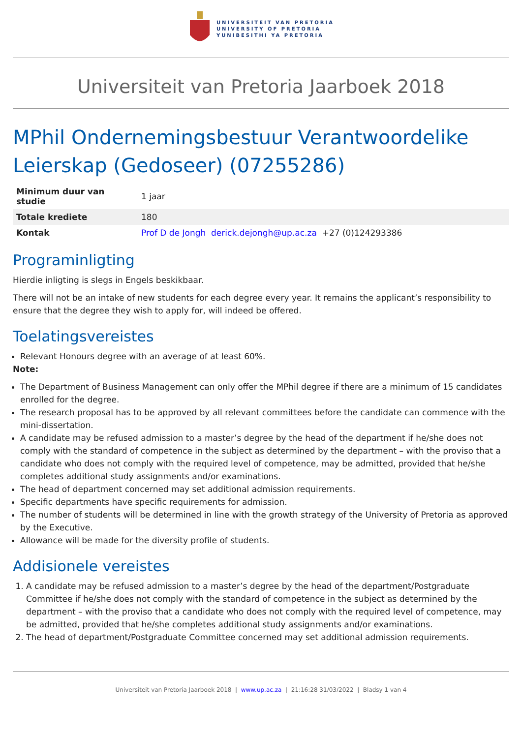UNIVERSITEIT VAN PRETORIA
UNIVERSITY OF PRETORIA
YUNIBESITHI YA PRETORIA
Universiteit van Pretoria Jaarboek 2018
MPhil Ondernemingsbestuur Verantwoordelike Leierskap (Gedoseer) (07255286)
| Minimum duur van studie | 1 jaar |
| Totale krediete | 180 |
| Kontak | Prof D de Jongh derick.dejongh@up.ac.za +27 (0)124293386 |
Programinligting
Hierdie inligting is slegs in Engels beskikbaar.
There will not be an intake of new students for each degree every year. It remains the applicant’s responsibility to ensure that the degree they wish to apply for, will indeed be offered.
Toelatingsvereistes
Relevant Honours degree with an average of at least 60%.
Note:
The Department of Business Management can only offer the MPhil degree if there are a minimum of 15 candidates enrolled for the degree.
The research proposal has to be approved by all relevant committees before the candidate can commence with the mini-dissertation.
A candidate may be refused admission to a master’s degree by the head of the department if he/she does not comply with the standard of competence in the subject as determined by the department – with the proviso that a candidate who does not comply with the required level of competence, may be admitted, provided that he/she completes additional study assignments and/or examinations.
The head of department concerned may set additional admission requirements.
Specific departments have specific requirements for admission.
The number of students will be determined in line with the growth strategy of the University of Pretoria as approved by the Executive.
Allowance will be made for the diversity profile of students.
Addisionele vereistes
1. A candidate may be refused admission to a master’s degree by the head of the department/Postgraduate Committee if he/she does not comply with the standard of competence in the subject as determined by the department – with the proviso that a candidate who does not comply with the required level of competence, may be admitted, provided that he/she completes additional study assignments and/or examinations.
2. The head of department/Postgraduate Committee concerned may set additional admission requirements.
Universiteit van Pretoria Jaarboek 2018 | www.up.ac.za | 21:16:28 31/03/2022 | Bladsy 1 van 4